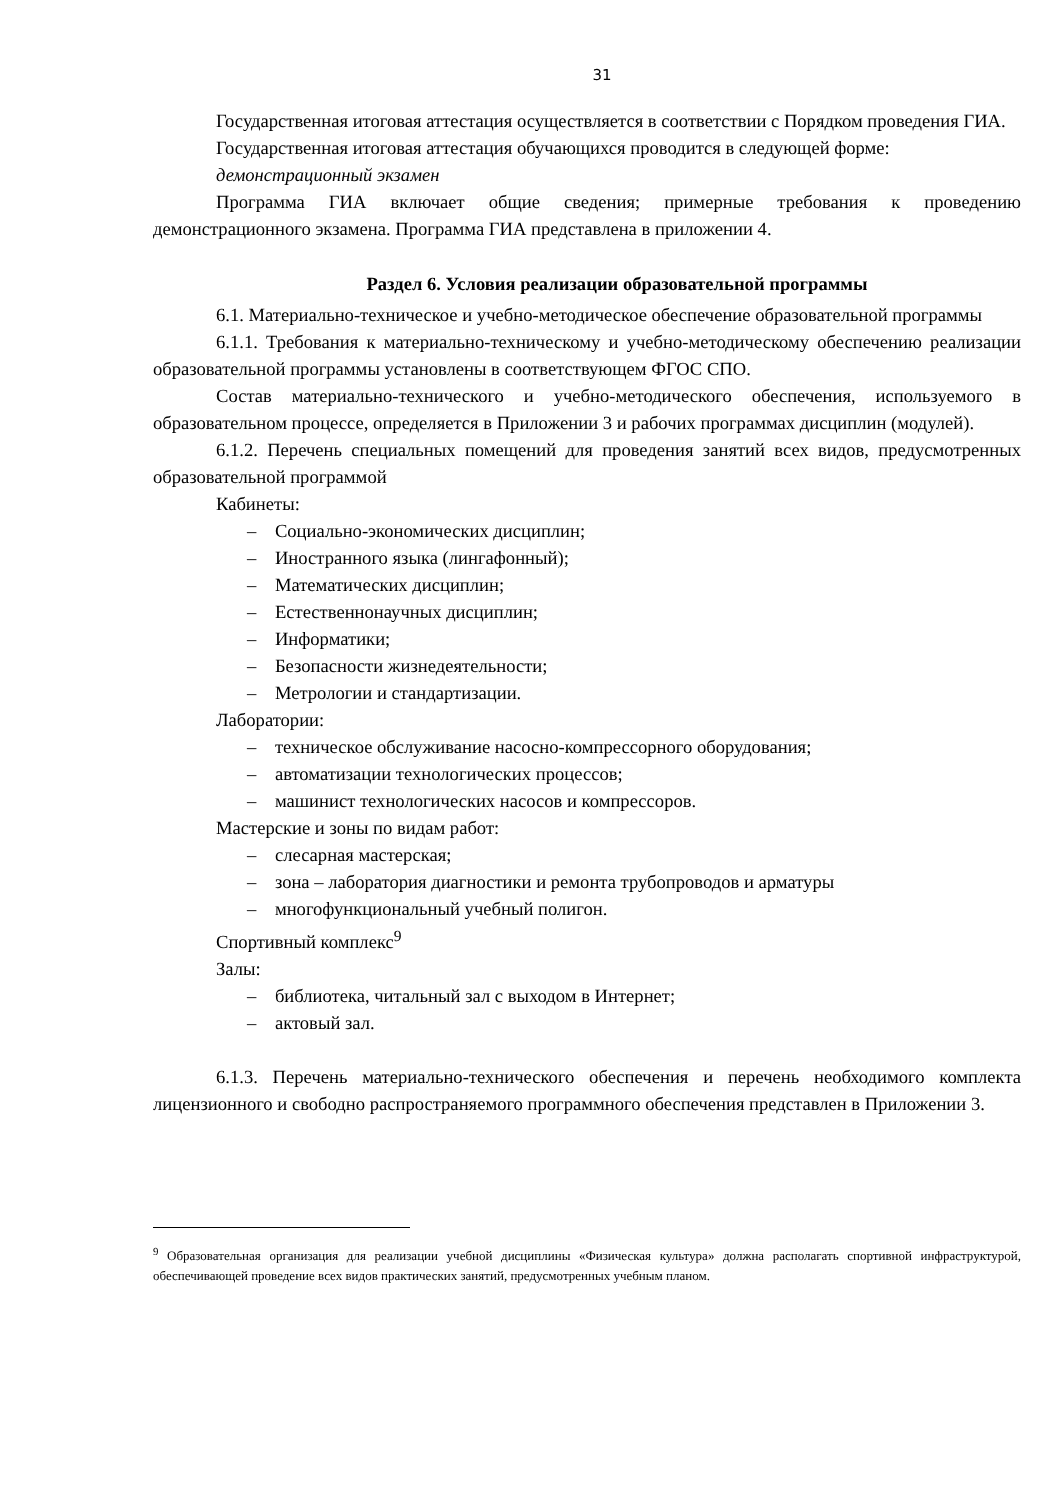31
Государственная итоговая аттестация осуществляется в соответствии с Порядком проведения ГИА.
Государственная итоговая аттестация обучающихся проводится в следующей форме:
демонстрационный экзамен
Программа ГИА включает общие сведения; примерные требования к проведению демонстрационного экзамена. Программа ГИА представлена в приложении 4.
Раздел 6. Условия реализации образовательной программы
6.1. Материально-техническое и учебно-методическое обеспечение образовательной программы
6.1.1. Требования к материально-техническому и учебно-методическому обеспечению реализации образовательной программы установлены в соответствующем ФГОС СПО.
Состав материально-технического и учебно-методического обеспечения, используемого в образовательном процессе, определяется в Приложении 3 и рабочих программах дисциплин (модулей).
6.1.2. Перечень специальных помещений для проведения занятий всех видов, предусмотренных образовательной программой
Кабинеты:
– Социально-экономических дисциплин;
– Иностранного языка (лингафонный);
– Математических дисциплин;
– Естественнонаучных дисциплин;
– Информатики;
– Безопасности жизнедеятельности;
– Метрологии и стандартизации.
Лаборатории:
– техническое обслуживание насосно-компрессорного оборудования;
– автоматизации технологических процессов;
– машинист технологических насосов и компрессоров.
Мастерские и зоны по видам работ:
– слесарная мастерская;
– зона – лаборатория диагностики и ремонта трубопроводов и арматуры
– многофункциональный учебный полигон.
Спортивный комплекс<sup>9</sup>
Залы:
– библиотека, читальный зал с выходом в Интернет;
– актовый зал.
6.1.3. Перечень материально-технического обеспечения и перечень необходимого комплекта лицензионного и свободно распространяемого программного обеспечения представлен в Приложении 3.
<sup>9</sup> Образовательная организация для реализации учебной дисциплины «Физическая культура» должна располагать спортивной инфраструктурой, обеспечивающей проведение всех видов практических занятий, предусмотренных учебным планом.